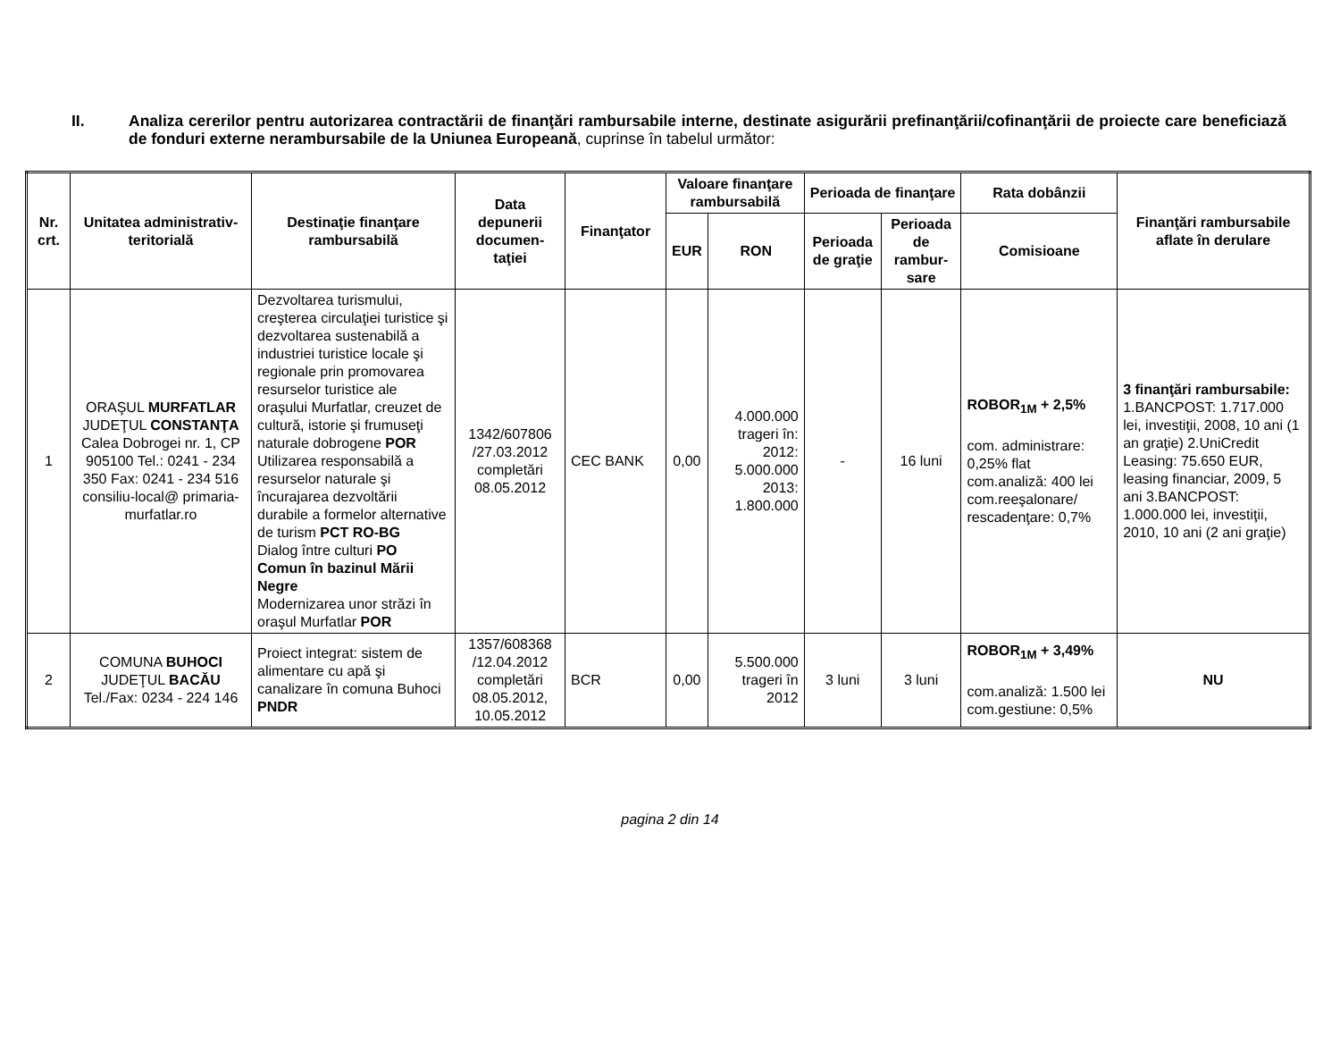II. Analiza cererilor pentru autorizarea contractării de finanţări rambursabile interne, destinate asigurării prefinanţării/cofinanţării de proiecte care beneficiază de fonduri externe nerambursabile de la Uniunea Europeană, cuprinse în tabelul următor:
| Nr. crt. | Unitatea administrativ-teritorială | Destinaţie finanţare rambursabilă | Data depunerii documen-taţiei | Finanţator | Valoare finanţare rambursabilă | | Perioada de finanţare | | Rata dobânzii | Finanţări rambursabile aflate în derulare |
| --- | --- | --- | --- | --- | --- | --- | --- | --- | --- | --- |
| | | | | | EUR | RON | Perioada de graţie | Perioada de rambur-sare | Comisioane | |
| 1 | ORAŞUL MURFATLAR JUDEŢUL CONSTANŢA Calea Dobrogei nr. 1, CP 905100 Tel.: 0241 - 234 350 Fax: 0241 - 234 516 consiliu-local@ primaria-murfatlar.ro | Dezvoltarea turismului, creşterea circulaţiei turistice şi dezvoltarea sustenabilă a industriei turistice locale şi regionale prin promovarea resurselor turistice ale oraşului Murfatlar, creuzet de cultură, istorie şi frumuseţi naturale dobrogene POR Utilizarea responsabilă a resurselor naturale şi încurajarea dezvoltării durabile a formelor alternative de turism PCT RO-BG Dialog între culturi PO Comun în bazinul Mării Negre Modernizarea unor străzi în oraşul Murfatlar POR | 1342/607806 /27.03.2012 completări 08.05.2012 | CEC BANK | 0,00 | 4.000.000 trageri în: 2012: 5.000.000 2013: 1.800.000 | - | 16 luni | ROBOR<sub>1M</sub> + 2,5% com. administrare: 0,25% flat com.analiză: 400 lei com.reeşalonare/ rescadenţare: 0,7% | 3 finanţări rambursabile: 1.BANCPOST: 1.717.000 lei, investiţii, 2008, 10 ani (1 an graţie) 2.UniCredit Leasing: 75.650 EUR, leasing financiar, 2009, 5 ani 3.BANCPOST: 1.000.000 lei, investiţii, 2010, 10 ani (2 ani graţie) |
| 2 | COMUNA BUHOCI JUDEŢUL BACĂU Tel./Fax: 0234 - 224 146 | Proiect integrat: sistem de alimentare cu apă şi canalizare în comuna Buhoci PNDR | 1357/608368 /12.04.2012 completări 08.05.2012, 10.05.2012 | BCR | 0,00 | 5.500.000 trageri în 2012 | 3 luni | 3 luni | ROBOR<sub>1M</sub> + 3,49% com.analiză: 1.500 lei com.gestiune: 0,5% | NU |
pagina 2 din 14